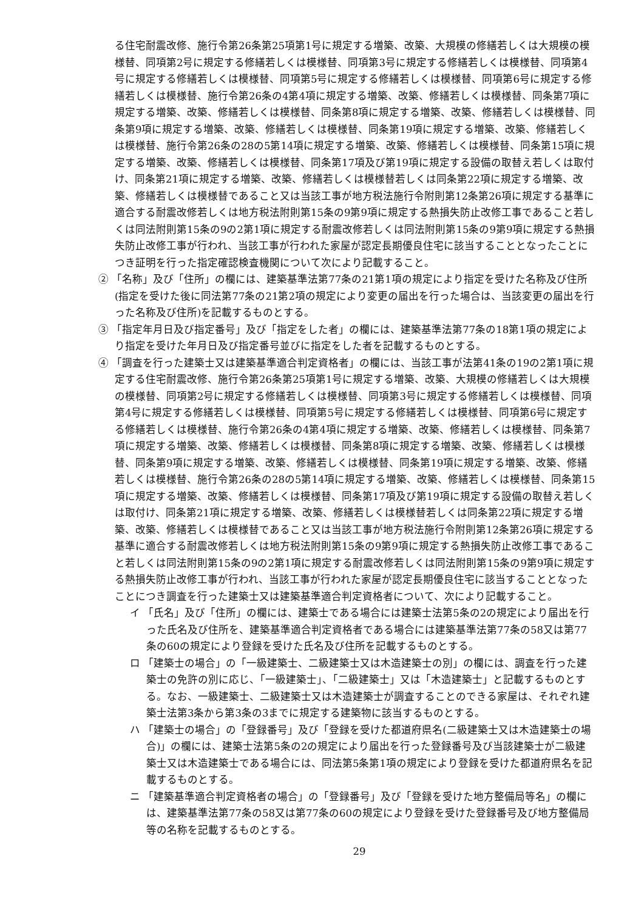る住宅耐震改修、施行令第26条第25項第1号に規定する増築、改築、大規模の修繕若しくは大規模の模様替、同項第2号に規定する修繕若しくは模様替、同項第3号に規定する修繕若しくは模様替、同項第4号に規定する修繕若しくは模様替、同項第5号に規定する修繕若しくは模様替、同項第6号に規定する修繕若しくは模様替、施行令第26条の4第4項に規定する増築、改築、修繕若しくは模様替、同条第7項に規定する増築、改築、修繕若しくは模様替、同条第8項に規定する増築、改築、修繕若しくは模様替、同条第9項に規定する増築、改築、修繕若しくは模様替、同条第19項に規定する増築、改築、修繕若しくは模様替、施行令第26条の28の5第14項に規定する増築、改築、修繕若しくは模様替、同条第15項に規定する増築、改築、修繕若しくは模様替、同条第17項及び第19項に規定する設備の取替え若しくは取付け、同条第21項に規定する増築、改築、修繕若しくは模様替若しくは同条第22項に規定する増築、改築、修繕若しくは模様替であること又は当該工事が地方税法施行令附則第12条第26項に規定する基準に適合する耐震改修若しくは地方税法附則第15条の9第9項に規定する熱損失防止改修工事であること若しくは同法附則第15条の9の2第1項に規定する耐震改修若しくは同法附則第15条の9第9項に規定する熱損失防止改修工事が行われ、当該工事が行われた家屋が認定長期優良住宅に該当することとなったことにつき証明を行った指定確認検査機関について次により記載すること。
② 「名称」及び「住所」の欄には、建築基準法第77条の21第1項の規定により指定を受けた名称及び住所(指定を受けた後に同法第77条の21第2項の規定により変更の届出を行った場合は、当該変更の届出を行った名称及び住所)を記載するものとする。
③ 「指定年月日及び指定番号」及び「指定をした者」の欄には、建築基準法第77条の18第1項の規定により指定を受けた年月日及び指定番号並びに指定をした者を記載するものとする。
④ 「調査を行った建築士又は建築基準適合判定資格者」の欄には、当該工事が法第41条の19の2第1項に規定する住宅耐震改修、施行令第26条第25項第1号に規定する増築、改築、大規模の修繕若しくは大規模の模様替、同項第2号に規定する修繕若しくは模様替、同項第3号に規定する修繕若しくは模様替、同項第4号に規定する修繕若しくは模様替、同項第5号に規定する修繕若しくは模様替、同項第6号に規定する修繕若しくは模様替、施行令第26条の4第4項に規定する増築、改築、修繕若しくは模様替、同条第7項に規定する増築、改築、修繕若しくは模様替、同条第8項に規定する増築、改築、修繕若しくは模様替、同条第9項に規定する増築、改築、修繕若しくは模様替、同条第19項に規定する増築、改築、修繕若しくは模様替、施行令第26条の28の5第14項に規定する増築、改築、修繕若しくは模様替、同条第15項に規定する増築、改築、修繕若しくは模様替、同条第17項及び第19項に規定する設備の取替え若しくは取付け、同条第21項に規定する増築、改築、修繕若しくは模様替若しくは同条第22項に規定する増築、改築、修繕若しくは模様替であること又は当該工事が地方税法施行令附則第12条第26項に規定する基準に適合する耐震改修若しくは地方税法附則第15条の9第9項に規定する熱損失防止改修工事であること若しくは同法附則第15条の9の2第1項に規定する耐震改修若しくは同法附則第15条の9第9項に規定する熱損失防止改修工事が行われ、当該工事が行われた家屋が認定長期優良住宅に該当することとなったことにつき調査を行った建築士又は建築基準適合判定資格者について、次により記載すること。
イ 「氏名」及び「住所」の欄には、建築士である場合には建築士法第5条の2の規定により届出を行った氏名及び住所を、建築基準適合判定資格者である場合には建築基準法第77条の58又は第77条の60の規定により登録を受けた氏名及び住所を記載するものとする。
ロ 「建築士の場合」の「一級建築士、二級建築士又は木造建築士の別」の欄には、調査を行った建築士の免許の別に応じ、「一級建築士」、「二級建築士」又は「木造建築士」と記載するものとする。なお、一級建築士、二級建築士又は木造建築士が調査することのできる家屋は、それぞれ建築士法第3条から第3条の3までに規定する建築物に該当するものとする。
ハ 「建築士の場合」の「登録番号」及び「登録を受けた都道府県名(二級建築士又は木造建築士の場合)」の欄には、建築士法第5条の2の規定により届出を行った登録番号及び当該建築士が二級建築士又は木造建築士である場合には、同法第5条第1項の規定により登録を受けた都道府県名を記載するものとする。
ニ 「建築基準適合判定資格者の場合」の「登録番号」及び「登録を受けた地方整備局等名」の欄には、建築基準法第77条の58又は第77条の60の規定により登録を受けた登録番号及び地方整備局等の名称を記載するものとする。
29